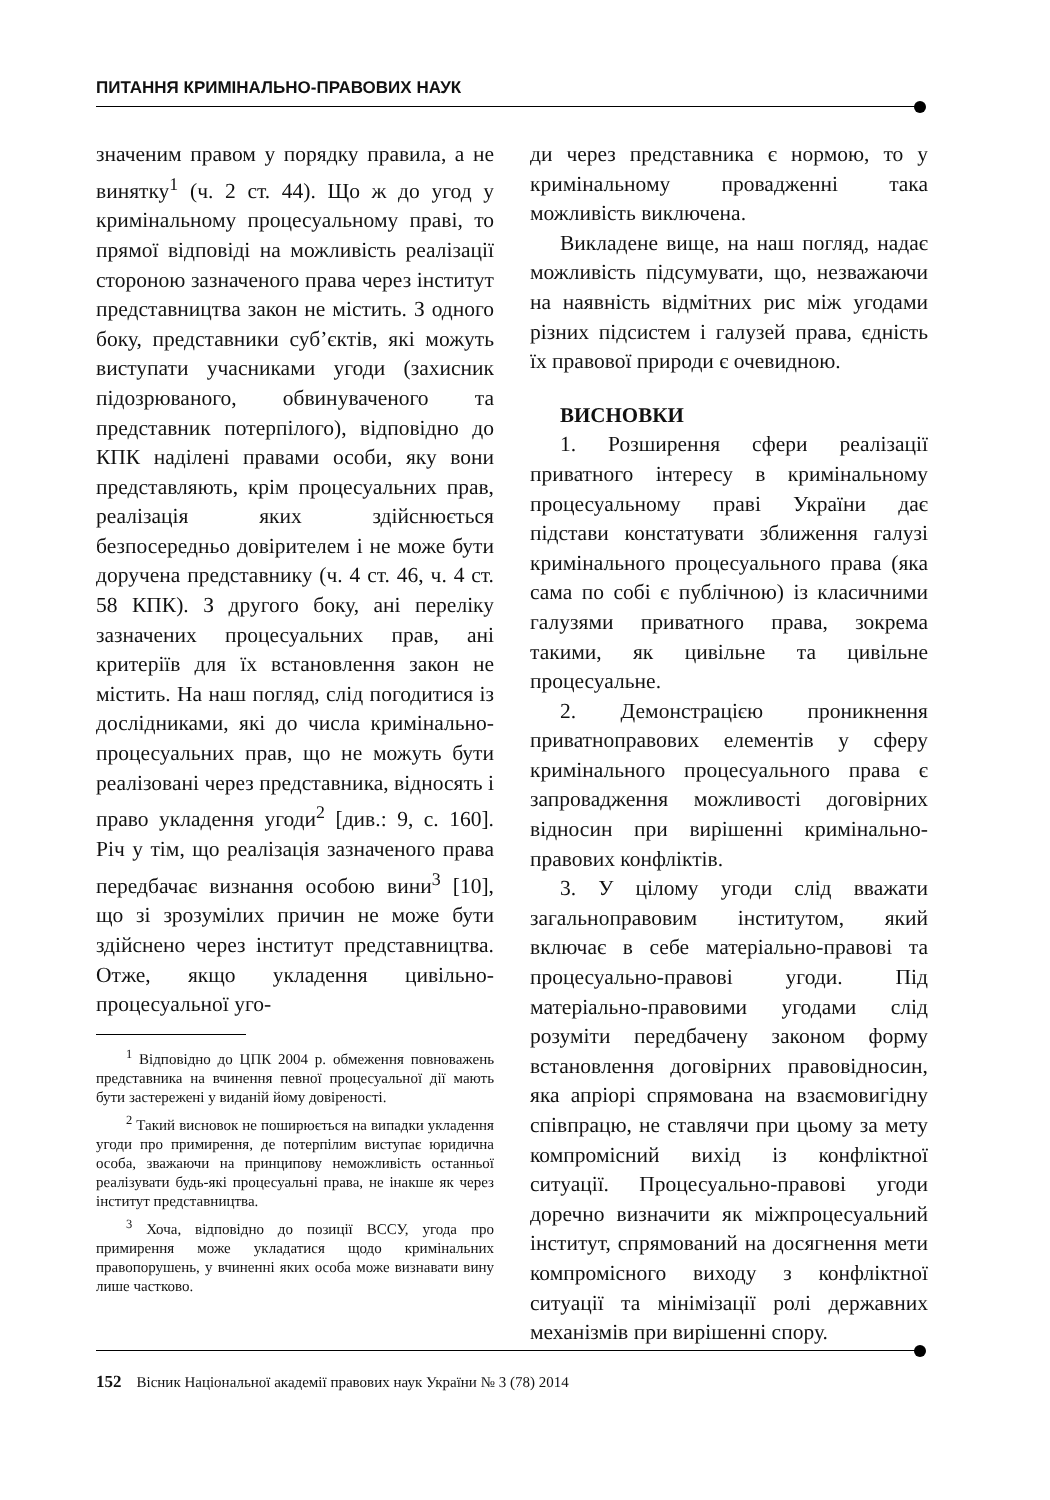ПИТАННЯ КРИМІНАЛЬНО-ПРАВОВИХ НАУК
значеним правом у порядку правила, а не винятку<sup>1</sup> (ч. 2 ст. 44). Що ж до угод у кримінальному процесуальному праві, то прямої відповіді на можливість реалізації стороною зазначеного права через інститут представництва закон не містить. З одного боку, представники суб’єктів, які можуть виступати учасниками угоди (захисник підозрюваного, обвинуваченого та представник потерпілого), відповідно до КПК наділені правами особи, яку вони представляють, крім процесуальних прав, реалізація яких здійснюється безпосередньо довірителем і не може бути доручена представнику (ч. 4 ст. 46, ч. 4 ст. 58 КПК). З другого боку, ані переліку зазначених процесуальних прав, ані критеріїв для їх встановлення закон не містить. На наш погляд, слід погодитися із дослідниками, які до числа кримінально-процесуальних прав, що не можуть бути реалізовані через представника, відносять і право укладення угоди<sup>2</sup> [див.: 9, с. 160]. Річ у тім, що реалізація зазначеного права передбачає визнання особою вини<sup>3</sup> [10], що зі зрозумілих причин не може бути здійснено через інститут представництва. Отже, якщо укладення цивільно-процесуальної уго-
<sup>1</sup> Відповідно до ЦПК 2004 р. обмеження повноважень представника на вчинення певної процесуальної дії мають бути застережені у виданій йому довіреності.
<sup>2</sup> Такий висновок не поширюється на випадки укладення угоди про примирення, де потерпілим виступає юридична особа, зважаючи на принципову неможливість останньої реалізувати будь-які процесуальні права, не інакше як через інститут представництва.
<sup>3</sup> Хоча, відповідно до позиції ВССУ, угода про примирення може укладатися щодо кримінальних правопорушень, у вчиненні яких особа може визнавати вину лише частково.
ди через представника є нормою, то у кримінальному провадженні така можливість виключена.
Викладене вище, на наш погляд, надає можливість підсумувати, що, незважаючи на наявність відмітних рис між угодами різних підсистем і галузей права, єдність їх правової природи є очевидною.
ВИСНОВКИ
1. Розширення сфери реалізації приватного інтересу в кримінальному процесуальному праві України дає підстави констатувати зближення галузі кримінального процесуального права (яка сама по собі є публічною) із класичними галузями приватного права, зокрема такими, як цивільне та цивільне процесуальне.
2. Демонстрацією проникнення приватноправових елементів у сферу кримінального процесуального права є запровадження можливості договірних відносин при вирішенні кримінально-правових конфліктів.
3. У цілому угоди слід вважати загальноправовим інститутом, який включає в себе матеріально-правові та процесуально-правові угоди. Під матеріально-правовими угодами слід розуміти передбачену законом форму встановлення договірних правовідносин, яка апріорі спрямована на взаємовигідну співпрацю, не ставлячи при цьому за мету компромісний вихід із конфліктної ситуації. Процесуально-правові угоди доречно визначити як міжпроцесуальний інститут, спрямований на досягнення мети компромісного виходу з конфліктної ситуації та мінімізації ролі державних механізмів при вирішенні спору.
152 Вісник Національної академії правових наук України № 3 (78) 2014